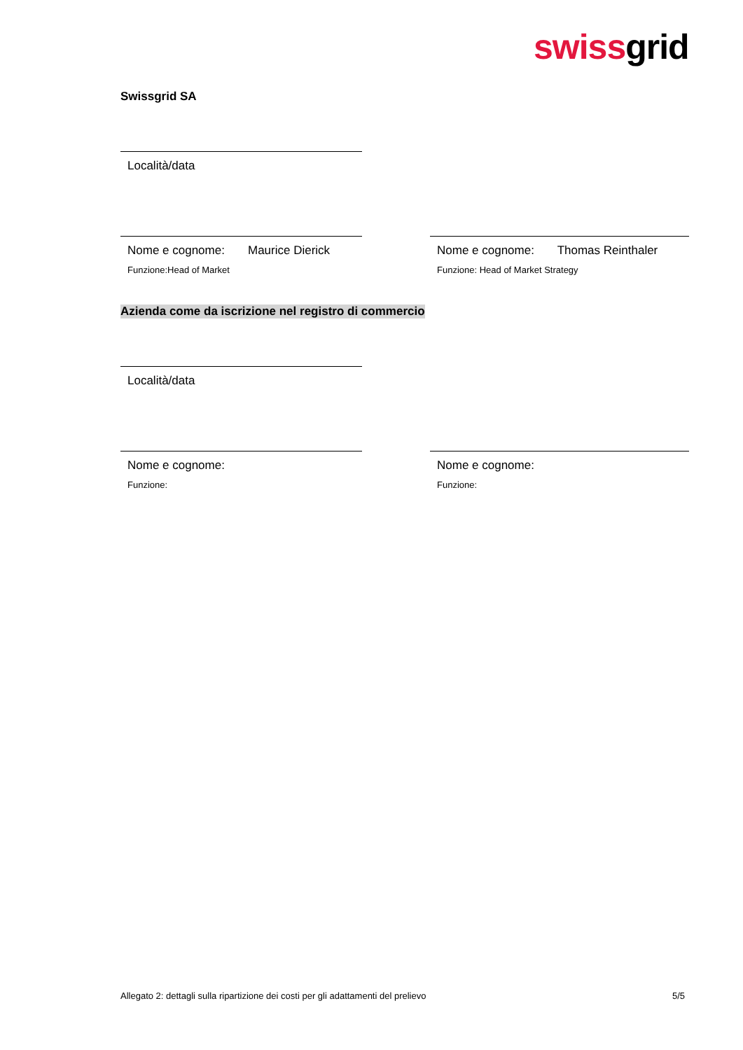swissgrid
Swissgrid SA
Località/data
Nome e cognome: Maurice Dierick
Funzione:Head of Market
Nome e cognome: Thomas Reinthaler
Funzione: Head of Market Strategy
Azienda come da iscrizione nel registro di commercio
Località/data
Nome e cognome:
Funzione:
Nome e cognome:
Funzione:
Allegato 2: dettagli sulla ripartizione dei costi per gli adattamenti del prelievo 5/5